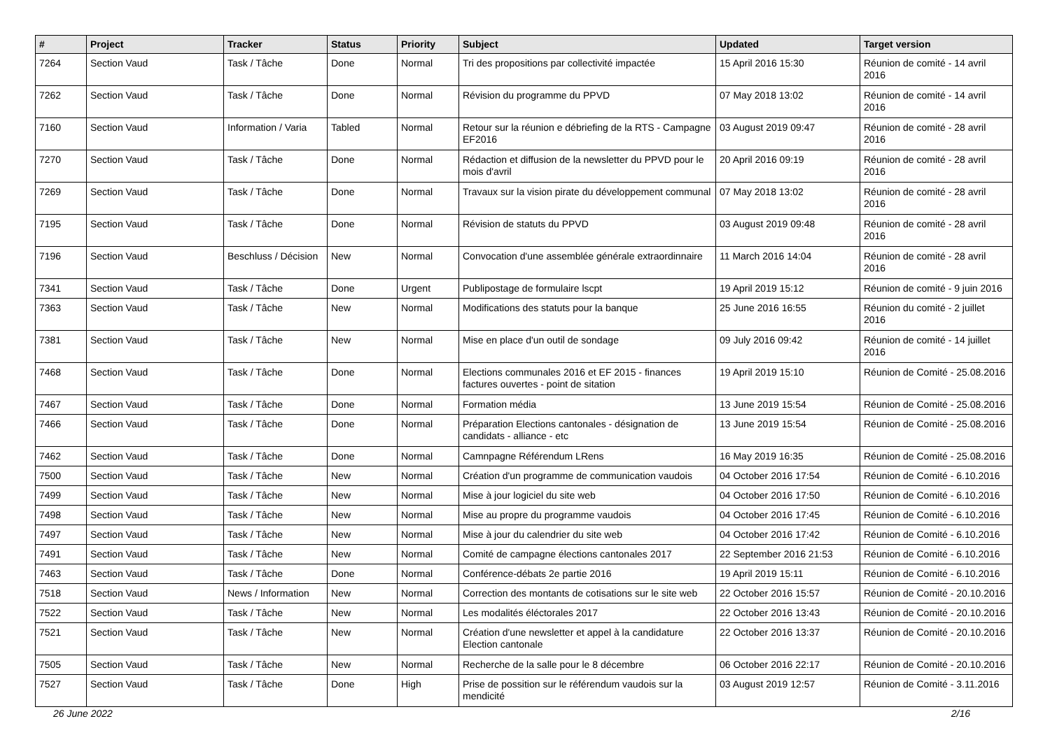| # | Project | Tracker | Status | Priority | Subject | Updated | Target version |
| --- | --- | --- | --- | --- | --- | --- | --- |
| 7264 | Section Vaud | Task / Tâche | Done | Normal | Tri des propositions par collectivité impactée | 15 April 2016 15:30 | Réunion de comité - 14 avril 2016 |
| 7262 | Section Vaud | Task / Tâche | Done | Normal | Révision du programme du PPVD | 07 May 2018 13:02 | Réunion de comité - 14 avril 2016 |
| 7160 | Section Vaud | Information / Varia | Tabled | Normal | Retour sur la réunion e débriefing de la RTS - Campagne EF2016 | 03 August 2019 09:47 | Réunion de comité - 28 avril 2016 |
| 7270 | Section Vaud | Task / Tâche | Done | Normal | Rédaction et diffusion de la newsletter du PPVD pour le mois d'avril | 20 April 2016 09:19 | Réunion de comité - 28 avril 2016 |
| 7269 | Section Vaud | Task / Tâche | Done | Normal | Travaux sur la vision pirate du développement communal | 07 May 2018 13:02 | Réunion de comité - 28 avril 2016 |
| 7195 | Section Vaud | Task / Tâche | Done | Normal | Révision de statuts du PPVD | 03 August 2019 09:48 | Réunion de comité - 28 avril 2016 |
| 7196 | Section Vaud | Beschluss / Décision | New | Normal | Convocation d'une assemblée générale extraordinnaire | 11 March 2016 14:04 | Réunion de comité - 28 avril 2016 |
| 7341 | Section Vaud | Task / Tâche | Done | Urgent | Publipostage de formulaire lscpt | 19 April 2019 15:12 | Réunion de comité - 9 juin 2016 |
| 7363 | Section Vaud | Task / Tâche | New | Normal | Modifications des statuts pour la banque | 25 June 2016 16:55 | Réunion du comité - 2 juillet 2016 |
| 7381 | Section Vaud | Task / Tâche | New | Normal | Mise en place d'un outil de sondage | 09 July 2016 09:42 | Réunion de comité - 14 juillet 2016 |
| 7468 | Section Vaud | Task / Tâche | Done | Normal | Elections communales 2016 et EF 2015 - finances factures ouvertes - point de sitation | 19 April 2019 15:10 | Réunion de Comité - 25.08.2016 |
| 7467 | Section Vaud | Task / Tâche | Done | Normal | Formation média | 13 June 2019 15:54 | Réunion de Comité - 25.08.2016 |
| 7466 | Section Vaud | Task / Tâche | Done | Normal | Préparation Elections cantonales - désignation de candidats - alliance - etc | 13 June 2019 15:54 | Réunion de Comité - 25.08.2016 |
| 7462 | Section Vaud | Task / Tâche | Done | Normal | Camnpagne Référendum LRens | 16 May 2019 16:35 | Réunion de Comité - 25.08.2016 |
| 7500 | Section Vaud | Task / Tâche | New | Normal | Création d'un programme de communication vaudois | 04 October 2016 17:54 | Réunion de Comité - 6.10.2016 |
| 7499 | Section Vaud | Task / Tâche | New | Normal | Mise à jour logiciel du site web | 04 October 2016 17:50 | Réunion de Comité - 6.10.2016 |
| 7498 | Section Vaud | Task / Tâche | New | Normal | Mise au propre du programme vaudois | 04 October 2016 17:45 | Réunion de Comité - 6.10.2016 |
| 7497 | Section Vaud | Task / Tâche | New | Normal | Mise à jour du calendrier du site web | 04 October 2016 17:42 | Réunion de Comité - 6.10.2016 |
| 7491 | Section Vaud | Task / Tâche | New | Normal | Comité de campagne élections cantonales 2017 | 22 September 2016 21:53 | Réunion de Comité - 6.10.2016 |
| 7463 | Section Vaud | Task / Tâche | Done | Normal | Conférence-débats 2e partie 2016 | 19 April 2019 15:11 | Réunion de Comité - 6.10.2016 |
| 7518 | Section Vaud | News / Information | New | Normal | Correction des montants de cotisations sur le site web | 22 October 2016 15:57 | Réunion de Comité - 20.10.2016 |
| 7522 | Section Vaud | Task / Tâche | New | Normal | Les modalités éléctorales 2017 | 22 October 2016 13:43 | Réunion de Comité - 20.10.2016 |
| 7521 | Section Vaud | Task / Tâche | New | Normal | Création d'une newsletter et appel à la candidature Election cantonale | 22 October 2016 13:37 | Réunion de Comité - 20.10.2016 |
| 7505 | Section Vaud | Task / Tâche | New | Normal | Recherche de la salle pour le 8 décembre | 06 October 2016 22:17 | Réunion de Comité - 20.10.2016 |
| 7527 | Section Vaud | Task / Tâche | Done | High | Prise de possition sur le référendum vaudois sur la mendicité | 03 August 2019 12:57 | Réunion de Comité - 3.11.2016 |
26 June 2022 2/16